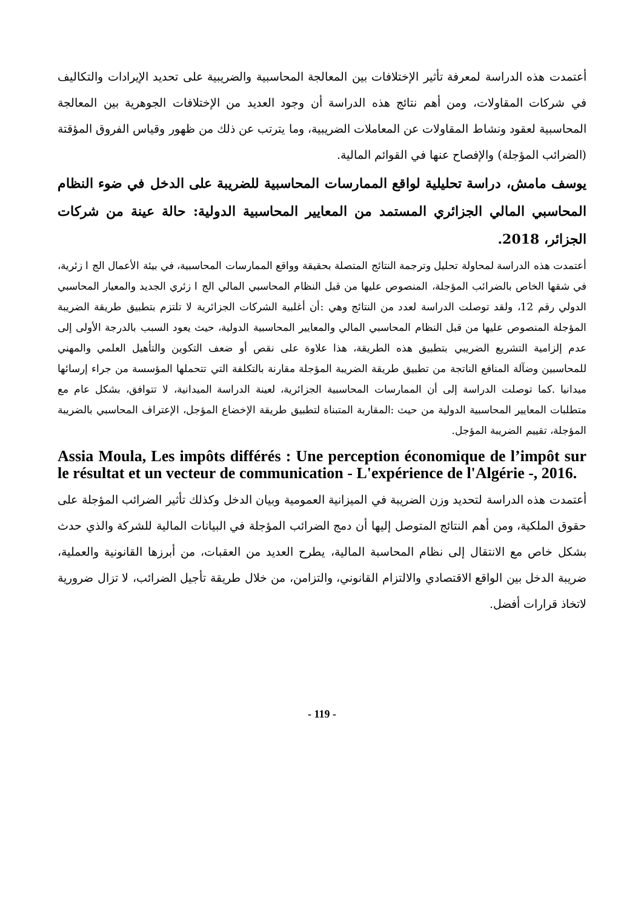أعتمدت هذه الدراسة لمعرفة تأثير الإختلافات بين المعالجة المحاسبية والضريبية على تحديد الإيرادات والتكاليف في شركات المقاولات، ومن أهم نتائج هذه الدراسة أن وجود العديد من الإختلافات الجوهرية بين المعالجة المحاسبية لعقود ونشاط المقاولات عن المعاملات الضريبية، وما يترتب عن ذلك من ظهور وقياس الفروق المؤقتة (الضرائب المؤجلة) والإفصاح عنها في القوائم المالية.
يوسف مامش، دراسة تحليلية لواقع الممارسات المحاسبية للضريبة على الدخل في ضوء النظام المحاسبي المالي الجزائري المستمد من المعايير المحاسبية الدولية: حالة عينة من شركات الجزائر، 2018.
أعتمدت هذه الدراسة لمحاولة تحليل وترجمة النتائج المتصلة بحقيقة وواقع الممارسات المحاسبية، في بيئة الأعمال الج ا زئرية، في شقها الخاص بالضرائب المؤجلة، المنصوص عليها من قبل النظام المحاسبي المالي الج ا زئري الجديد والمعيار المحاسبي الدولي رقم 12، ولقد توصلت الدراسة لعدد من النتائج وهي :أن أغلبية الشركات الجزائرية لا تلتزم بتطبيق طريقة الضريبة المؤجلة المنصوص عليها من قبل النظام المحاسبي المالي والمعايير المحاسبية الدولية، حيث يعود السبب بالدرجة الأولى إلى عدم إلزامية التشريع الضريبي بتطبيق هذه الطريقة، هذا علاوة على نقص أو ضعف التكوين والتأهيل العلمي والمهني للمحاسبين وضآلة المنافع الناتجة من تطبيق طريقة الضريبة المؤجلة مقارنة بالتكلفة التي تتحملها المؤسسة من جراء إرسائها ميدانيا .كما توصلت الدراسة إلى أن الممارسات المحاسبية الجزائرية، لعينة الدراسة الميدانية، لا تتوافق، بشكل عام مع متطلبات المعايير المحاسبية الدولية من حيث :المقاربة المتبناة لتطبيق طريقة الإخضاع المؤجل، الإعتراف المحاسبي بالضريبة المؤجلة، تقييم الضريبة المؤجل.
Assia Moula, Les impôts différés : Une perception économique de l’impôt sur le résultat et un vecteur de communication - L'expérience de l'Algérie -, 2016.
أعتمدت هذه الدراسة لتحديد وزن الضريبة في الميزانية العمومية وبيان الدخل وكذلك تأثير الضرائب المؤجلة على حقوق الملكية، ومن أهم النتائج المتوصل إليها أن دمج الضرائب المؤجلة في البيانات المالية للشركة والذي حدث بشكل خاص مع الانتقال إلى نظام المحاسبة المالية، يطرح العديد من العقبات، من أبرزها القانونية والعملية، ضريبة الدخل بين الواقع الاقتصادي والالتزام القانوني، والتزامن، من خلال طريقة تأجيل الضرائب، لا تزال ضرورية لاتخاذ قرارات أفضل.
- 119 -